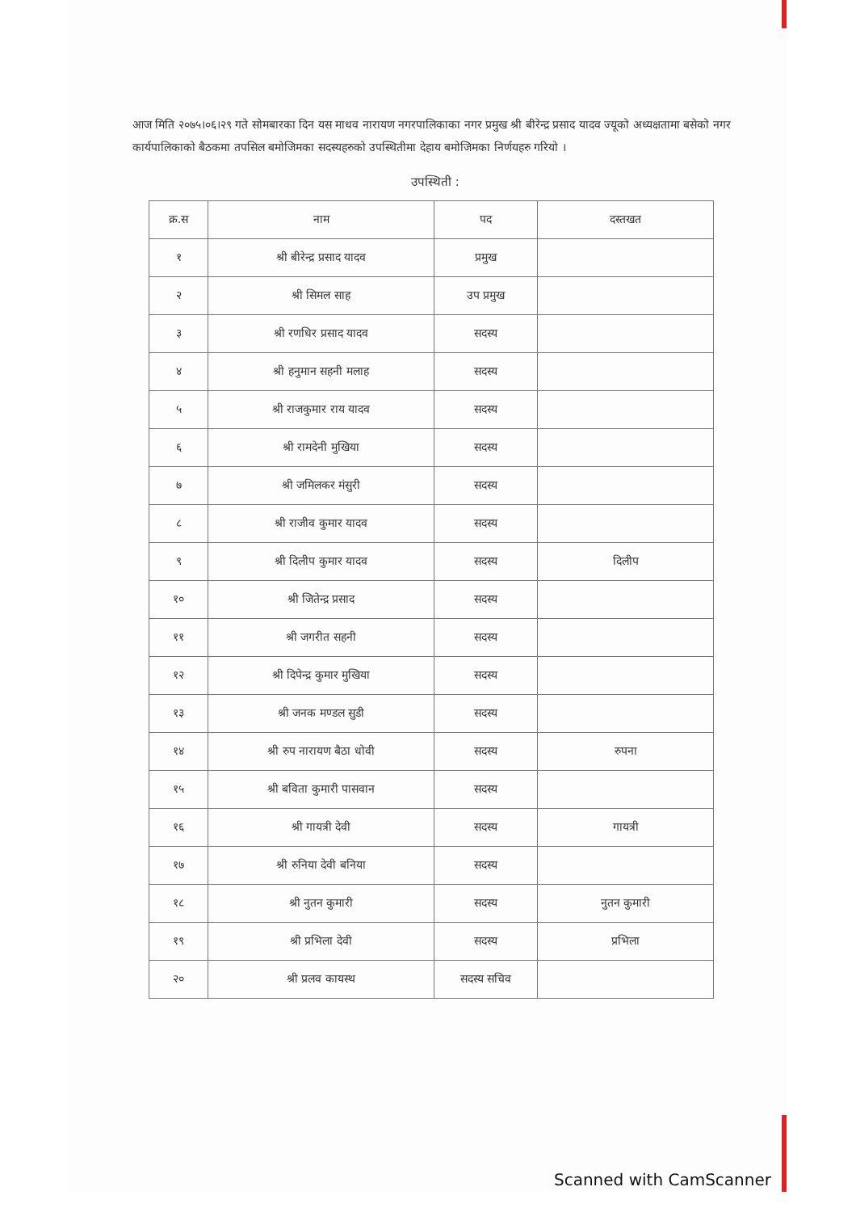आज मिति २०७५।०६।२९ गते सोमबारका दिन यस माधव नारायण नगरपालिकाका नगर प्रमुख श्री बीरेन्द्र प्रसाद यादव ज्यूको अध्यक्षतामा बसेको नगर कार्यपालिकाको बैठकमा तपसिल बमोजिमका सदस्यहरुको उपस्थितीमा देहाय बमोजिमका निर्णयहरु गरियो ।
उपस्थिती :
| क्र.स | नाम | पद | दस्तखत |
| --- | --- | --- | --- |
| १ | श्री बीरेन्द्र प्रसाद यादव | प्रमुख | |
| २ | श्री सिमल साह | उप प्रमुख | |
| ३ | श्री रणधिर प्रसाद यादव | सदस्य | |
| ४ | श्री हनुमान सहनी मलाह | सदस्य | |
| ५ | श्री राजकुमार राय यादव | सदस्य | |
| ६ | श्री रामदेनी मुखिया | सदस्य | |
| ७ | श्री जमिलकर मंसुरी | सदस्य | |
| ८ | श्री राजीव कुमार यादव | सदस्य | |
| ९ | श्री दिलीप कुमार यादव | सदस्य | दिलीप |
| १० | श्री जितेन्द्र प्रसाद | सदस्य | |
| ११ | श्री जगरीत सहनी | सदस्य | |
| १२ | श्री दिपेन्द्र कुमार मुखिया | सदस्य | |
| १३ | श्री जनक मण्डल सुडी | सदस्य | |
| १४ | श्री रुप नारायण बैठा धोवी | सदस्य | रुपना |
| १५ | श्री बविता कुमारी पासवान | सदस्य | |
| १६ | श्री गायत्री देवी | सदस्य | गायत्री |
| १७ | श्री रुनिया देवी बनिया | सदस्य | |
| १८ | श्री नुतन कुमारी | सदस्य | नुतन कुमारी |
| १९ | श्री प्रभिला देवी | सदस्य | प्रभिला |
| २० | श्री प्रलव कायस्थ | सदस्य सचिव | |
Scanned with CamScanner